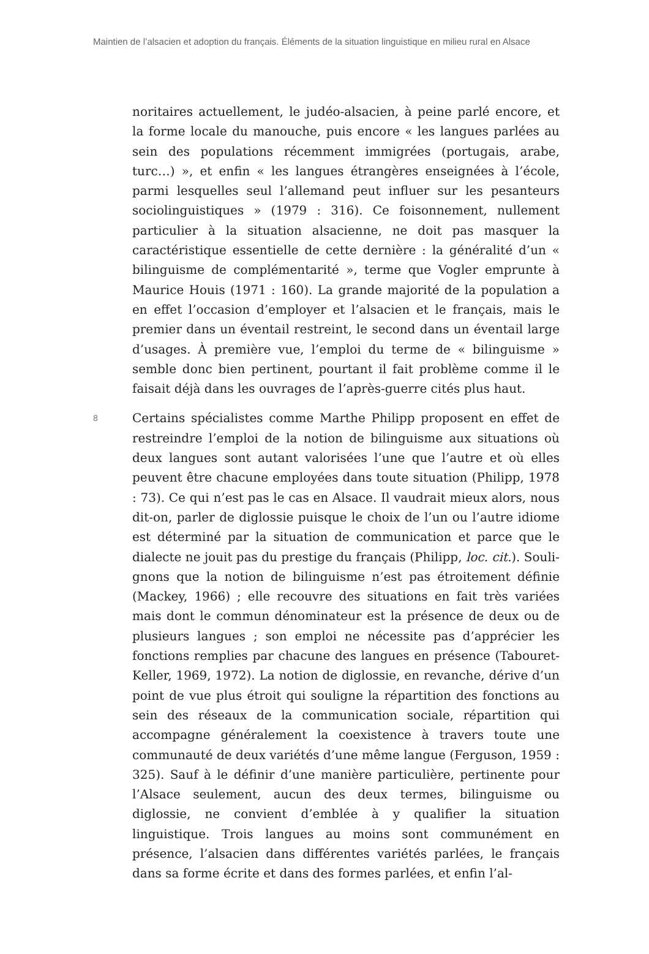Maintien de l’alsacien et adoption du français. Éléments de la situation linguistique en milieu rural en Alsace
noritaires actuellement, le judéo-alsacien, à peine parlé encore, et la forme locale du manouche, puis encore « les langues parlées au sein des populations récemment immigrées (portugais, arabe, turc…) », et enfin « les langues étrangères enseignées à l’école, parmi lesquelles seul l’allemand peut influer sur les pesanteurs sociolinguistiques » (1979 : 316). Ce foisonnement, nullement particulier à la situation alsa­cienne, ne doit pas masquer la caractéristique essentielle de cette dernière : la généralité d’un « bilinguisme de complémentarité », terme que Vogler emprunte à Maurice Houis (1971 : 160). La grande majorité de la population a en effet l’occasion d’employer et l’alsacien et le français, mais le premier dans un éventail restreint, le second dans un éventail large d’usages. À première vue, l’emploi du terme de « bilinguisme » semble donc bien pertinent, pourtant il fait problème comme il le faisait déjà dans les ouvrages de l’après-guerre cités plus haut.
8
Certains spécialistes comme Marthe Philipp proposent en effet de restreindre l’emploi de la notion de bilinguisme aux situations où deux langues sont autant valorisées l’une que l’autre et où elles peuvent être chacune employées dans toute situation (Philipp, 1978 : 73). Ce qui n’est pas le cas en Alsace. Il vaudrait mieux alors, nous dit-on, parler de diglossie puisque le choix de l’un ou l’autre idiome est déterminé par la situation de communication et parce que le dialecte ne jouit pas du prestige du français (Philipp, loc. cit.). Souli­gnons que la notion de bilinguisme n’est pas étroitement définie (Mackey, 1966) ; elle recouvre des situations en fait très variées mais dont le commun dénominateur est la présence de deux ou de plu­sieurs langues ; son emploi ne nécessite pas d’apprécier les fonctions remplies par chacune des langues en présence (Tabouret-Keller, 1969, 1972). La notion de diglossie, en revanche, dérive d’un point de vue plus étroit qui souligne la répartition des fonctions au sein des réseaux de la communication sociale, répartition qui accompagne gé­néralement la coexistence à travers toute une communauté de deux variétés d’une même langue (Ferguson, 1959 : 325). Sauf à le définir d’une manière particulière, pertinente pour l’Alsace seulement, aucun des deux termes, bilinguisme ou diglossie, ne convient d’emblée à y qualifier la situation linguistique. Trois langues au moins sont com­munément en présence, l’alsacien dans différentes variétés parlées, le français dans sa forme écrite et dans des formes parlées, et enfin l’al-